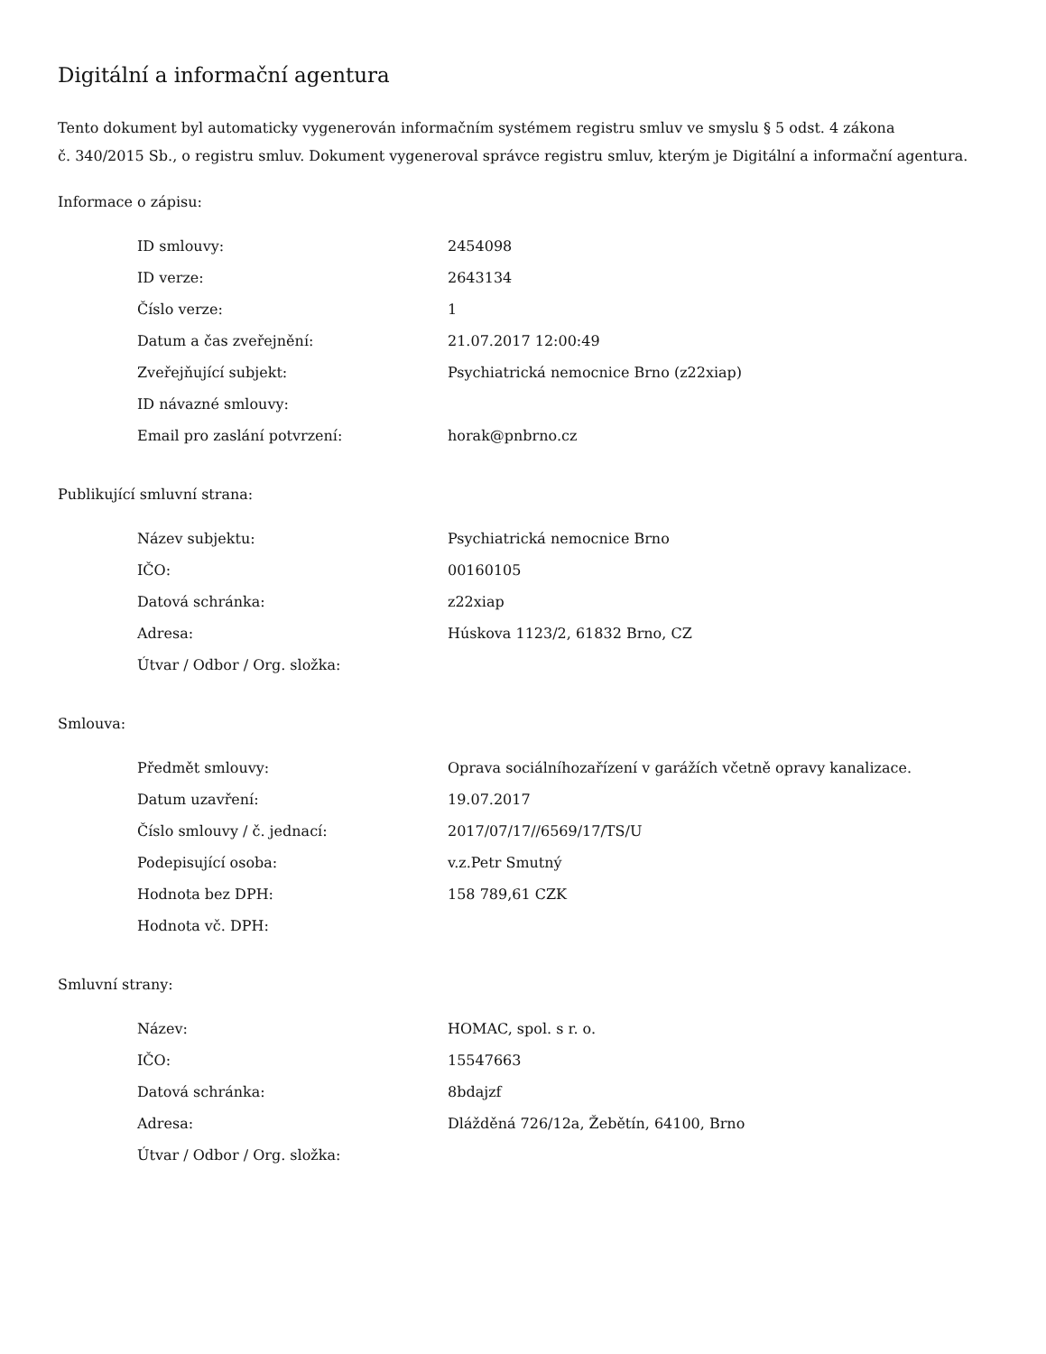Digitální a informační agentura
Tento dokument byl automaticky vygenerován informačním systémem registru smluv ve smyslu § 5 odst. 4 zákona
č. 340/2015 Sb., o registru smluv. Dokument vygeneroval správce registru smluv, kterým je Digitální a informační agentura.
Informace o zápisu:
| ID smlouvy: | 2454098 |
| ID verze: | 2643134 |
| Číslo verze: | 1 |
| Datum a čas zveřejnění: | 21.07.2017 12:00:49 |
| Zveřejňující subjekt: | Psychiatrická nemocnice Brno (z22xiap) |
| ID návazné smlouvy: | |
| Email pro zaslání potvrzení: | horak@pnbrno.cz |
Publikující smluvní strana:
| Název subjektu: | Psychiatrická nemocnice Brno |
| IČO: | 00160105 |
| Datová schránka: | z22xiap |
| Adresa: | Húskova 1123/2, 61832 Brno, CZ |
| Útvar / Odbor / Org. složka: | |
Smlouva:
| Předmět smlouvy: | Oprava sociálníhozařízení v garážích včetně opravy kanalizace. |
| Datum uzavření: | 19.07.2017 |
| Číslo smlouvy / č. jednací: | 2017/07/17//6569/17/TS/U |
| Podepisující osoba: | v.z.Petr Smutný |
| Hodnota bez DPH: | 158 789,61 CZK |
| Hodnota vč. DPH: | |
Smluvní strany:
| Název: | HOMAC, spol. s r. o. |
| IČO: | 15547663 |
| Datová schránka: | 8bdajzf |
| Adresa: | Dlážděná 726/12a, Žebětín, 64100, Brno |
| Útvar / Odbor / Org. složka: | |